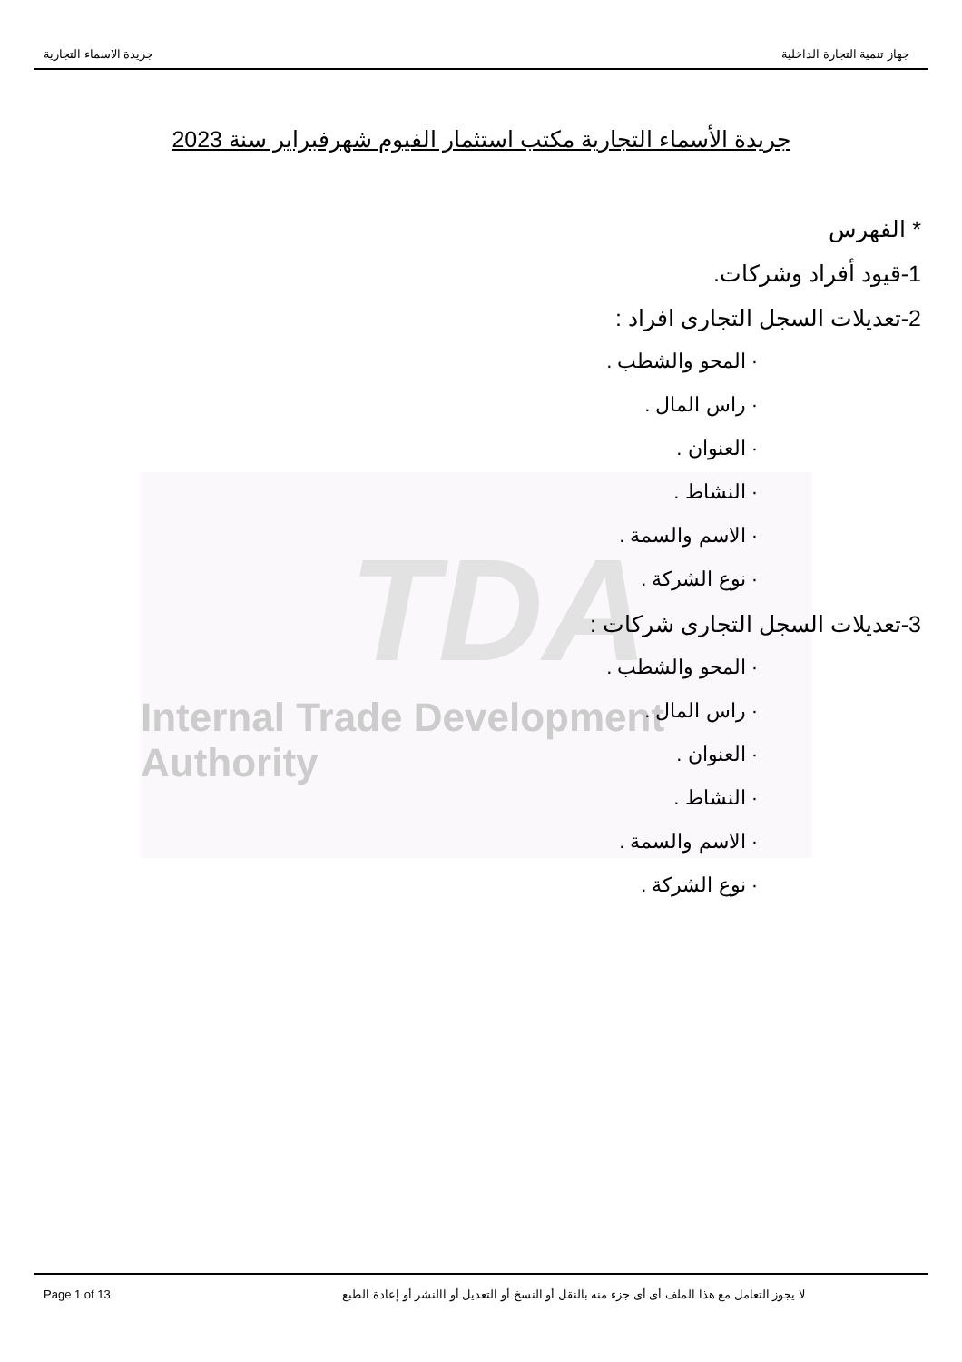TDA
Internal Trade Development Authority
جهاز تنمية التجارة الداخلية جريدة الاسماء التجارية
جريدة الأسماء التجارية مكتب استثمار الفيوم شهرفبراير سنة 2023
* الفهرس
1-قيود أفراد وشركات.
2-تعديلات السجل التجارى افراد :
· المحو والشطب .
· راس المال .
· العنوان .
· النشاط .
· الاسم والسمة .
· نوع الشركة .
3-تعديلات السجل التجارى شركات :
· المحو والشطب .
· راس المال .
· العنوان .
· النشاط .
· الاسم والسمة .
· نوع الشركة .
Page 1 of 13 لا يجوز التعامل مع هذا الملف أى أى جزء منه بالنقل أو النسخ أو التعديل أو االنشر أو إعادة الطبع